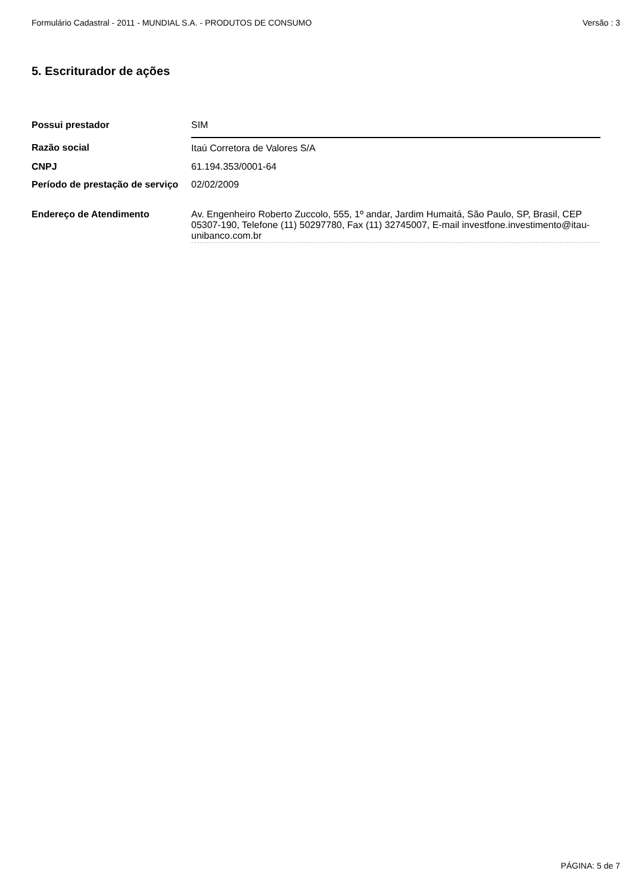Formulário Cadastral - 2011 - MUNDIAL S.A. - PRODUTOS DE CONSUMO Versão : 3
5. Escriturador de ações
| Possui prestador | SIM |
| Razão social | Itaú Corretora de Valores S/A |
| CNPJ | 61.194.353/0001-64 |
| Período de prestação de serviço | 02/02/2009 |
| Endereço de Atendimento | Av. Engenheiro Roberto Zuccolo, 555, 1º andar, Jardim Humaitá, São Paulo, SP, Brasil, CEP 05307-190, Telefone (11) 50297780, Fax (11) 32745007, E-mail investfone.investimento@itau-unibanco.com.br |
PÁGINA: 5 de 7